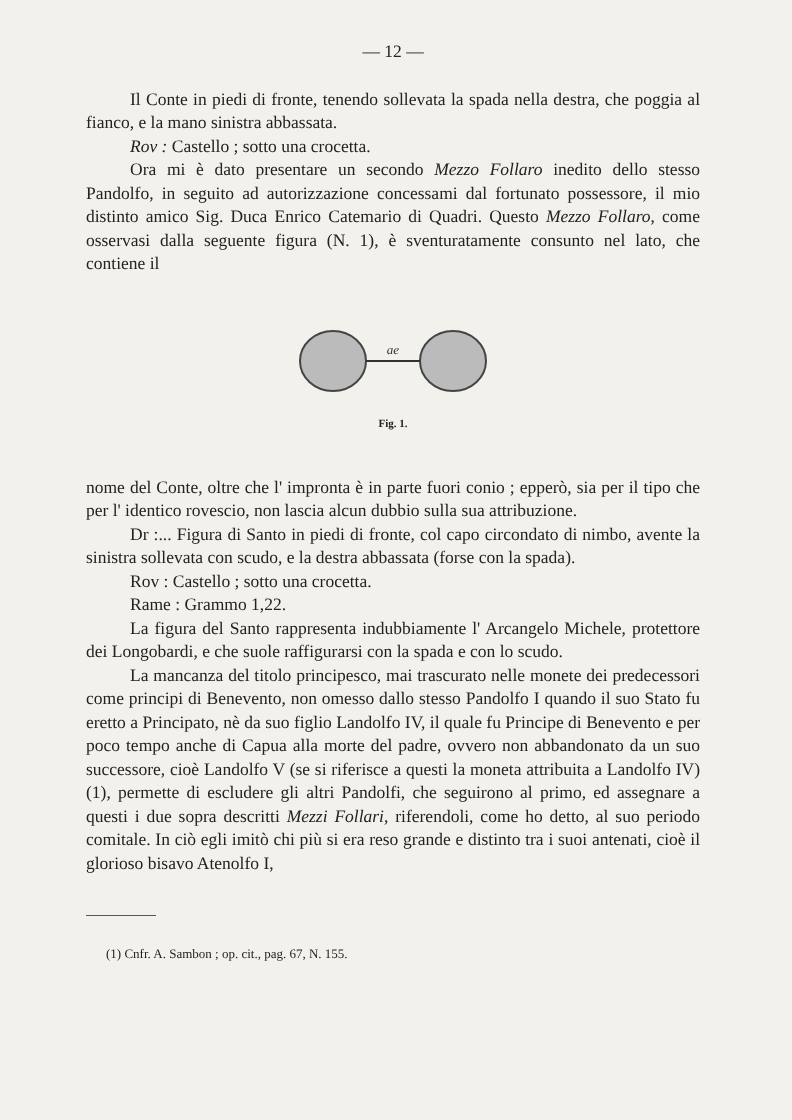— 12 —
Il Conte in piedi di fronte, tenendo sollevata la spada nella destra, che poggia al fianco, e la mano sinistra abbassata.
Rov : Castello ; sotto una crocetta.
Ora mi è dato presentare un secondo Mezzo Follaro inedito dello stesso Pandolfo, in seguito ad autorizzazione concessami dal fortunato possessore, il mio distinto amico Sig. Duca Enrico Catemario di Quadri. Questo Mezzo Follaro, come osservasi dalla seguente figura (N. 1), è sventuratamente consunto nel lato, che contiene il
ae
Fig. 1.
nome del Conte, oltre che l' impronta è in parte fuori conio ; epperò, sia per il tipo che per l' identico rovescio, non lascia alcun dubbio sulla sua attribuzione.
Dr :... Figura di Santo in piedi di fronte, col capo circondato di nimbo, avente la sinistra sollevata con scudo, e la destra abbassata (forse con la spada).
Rov : Castello ; sotto una crocetta.
Rame : Grammo 1,22.
La figura del Santo rappresenta indubbiamente l' Arcangelo Michele, protettore dei Longobardi, e che suole raffigurarsi con la spada e con lo scudo.
La mancanza del titolo principesco, mai trascurato nelle monete dei predecessori come principi di Benevento, non omesso dallo stesso Pandolfo I quando il suo Stato fu eretto a Principato, nè da suo figlio Landolfo IV, il quale fu Principe di Benevento e per poco tempo anche di Capua alla morte del padre, ovvero non abbandonato da un suo successore, cioè Landolfo V (se si riferisce a questi la moneta attribuita a Landolfo IV) (1), permette di escludere gli altri Pandolfi, che seguirono al primo, ed assegnare a questi i due sopra descritti Mezzi Follari, riferendoli, come ho detto, al suo periodo comitale. In ciò egli imitò chi più si era reso grande e distinto tra i suoi antenati, cioè il glorioso bisavo Atenolfo I,
(1) Cnfr. A. Sambon ; op. cit., pag. 67, N. 155.